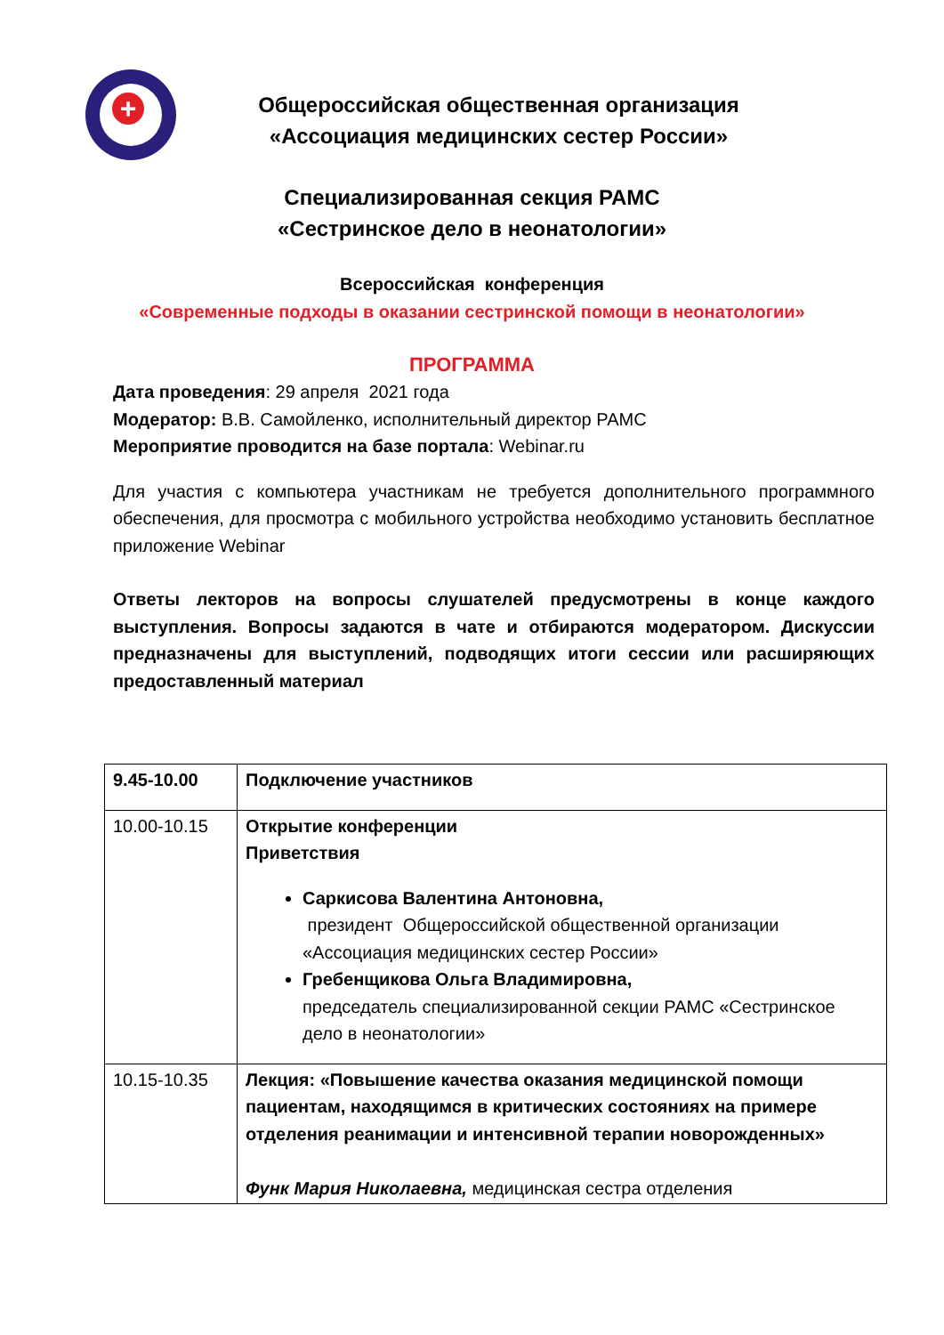+
Общероссийская общественная организация
«Ассоциация медицинских сестер России»
Специализированная секция РАМС
«Сестринское дело в неонатологии»
Всероссийская конференция
«Современные подходы в оказании сестринской помощи в неонатологии»
ПРОГРАММА
Дата проведения: 29 апреля 2021 года
Модератор: В.В. Самойленко, исполнительный директор РАМС
Мероприятие проводится на базе портала: Webinar.ru
Для участия с компьютера участникам не требуется дополнительного программного обеспечения, для просмотра с мобильного устройства необходимо установить бесплатное приложение Webinar
Ответы лекторов на вопросы слушателей предусмотрены в конце каждого выступления. Вопросы задаются в чате и отбираются модератором. Дискуссии предназначены для выступлений, подводящих итоги сессии или расширяющих предоставленный материал
| 9.45-10.00 | Подключение участников |
| 10.00-10.15 | Открытие конференции Приветствия Саркисова Валентина Антоновна, президент Общероссийской общественной организации «Ассоциация медицинских сестер России» Гребенщикова Ольга Владимировна, председатель специализированной секции РАМС «Сестринское дело в неонатологии» |
| 10.15-10.35 | Лекция: «Повышение качества оказания медицинской помощи пациентам, находящимся в критических состояниях на примере отделения реанимации и интенсивной терапии новорожденных» Функ Мария Николаевна, медицинская сестра отделения |